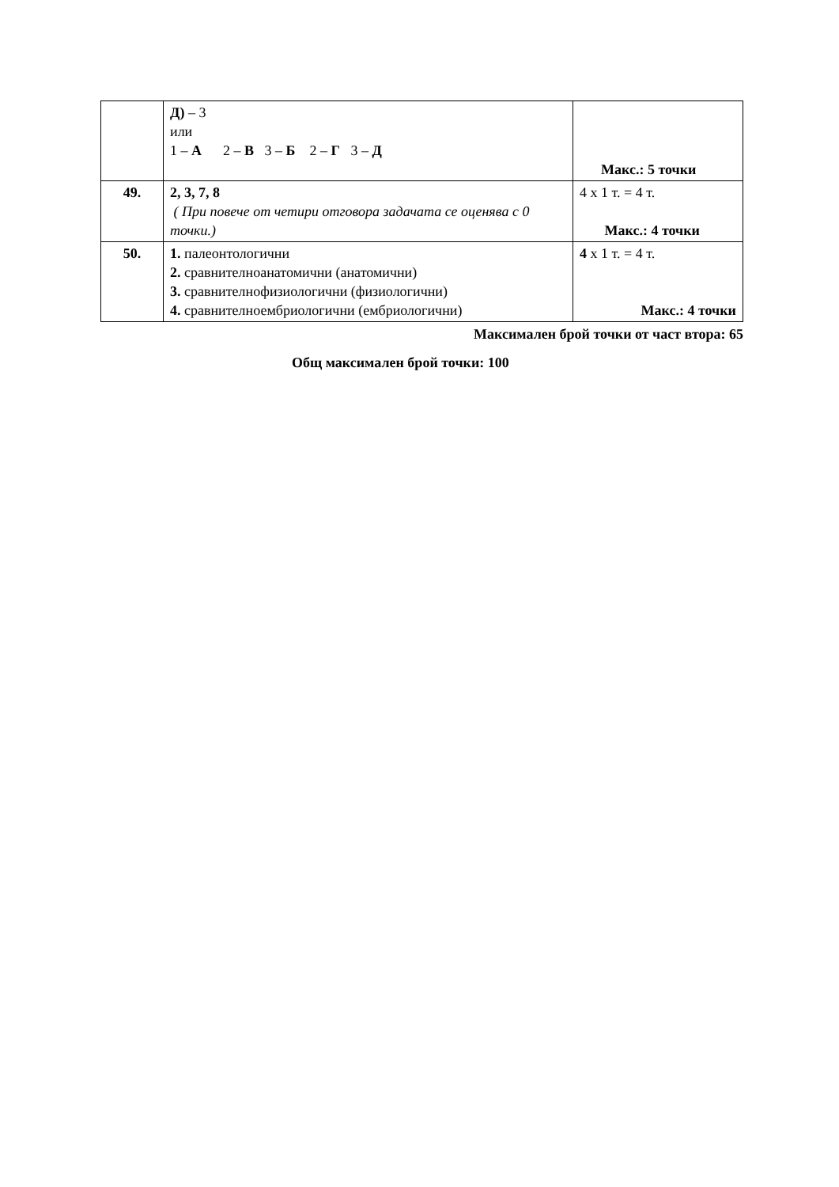| | Д) – 3 или 1 – А 2 – В 3 – Б 2 – Г 3 – Д | Макс.: 5 точки |
| 49. | 2, 3, 7, 8 ( При повече от четири отговора задачата се оценява с 0 точки.) | 4 х 1 т. = 4 т. Макс.: 4 точки |
| 50. | 1. палеонтологични 2. сравнителноанатомични (анатомични) 3. сравнителнофизиологични (физиологични) 4. сравнителноембриологични (ембриологични) | 4 х 1 т. = 4 т. Макс.: 4 точки |
Максимален брой точки от част втора: 65
Общ максимален брой точки: 100